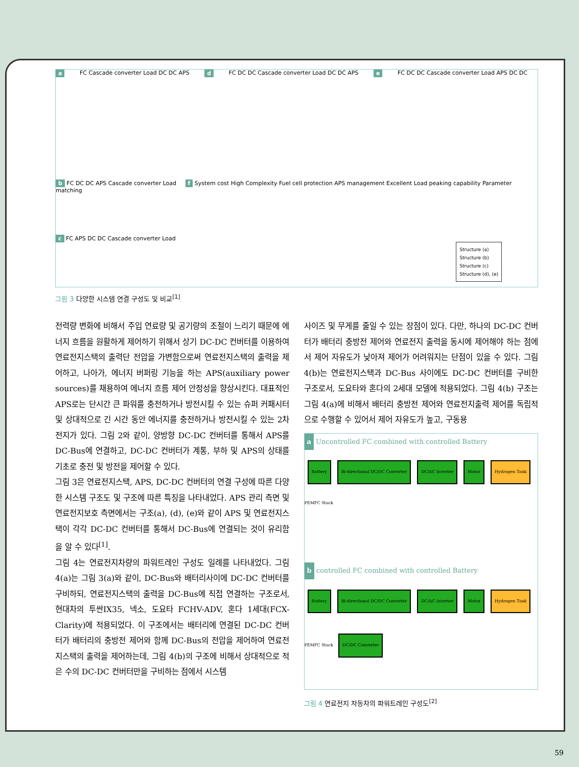a FC Cascade converter Load DC DC APS d FC DC DC Cascade converter Load DC DC APS e FC DC DC Cascade converter Load APS DC DC
b FC DC DC APS Cascade converter Load f System cost High Complexity Fuel cell protection APS management Excellent Load peaking capability Parameter matching
c FC APS DC DC Cascade converter Load
Structure (a)
Structure (b)
Structure (c)
Structure (d), (e)
그림 3 다양한 시스템 연결 구성도 및 비교<sup>[1]</sup>
전력량 변화에 비해서 주입 연료량 및 공기량의 조절이 느리기 때문에 에너지 흐름을 원활하게 제어하기 위해서 상기 DC-DC 컨버터를 이용하여 연료전지스택의 출력단 전압을 가변함으로써 연료전지스택의 출력을 제어하고, 나아가, 에너지 버퍼링 기능을 하는 APS(auxiliary power sources)를 채용하여 에너지 흐름 제어 안정성을 향상시킨다. 대표적인 APS로는 단시간 큰 파워를 충전하거나 방전시킬 수 있는 슈퍼 커패시터 및 상대적으로 긴 시간 동안 에너지를 충전하거나 방전시킬 수 있는 2차 전지가 있다. 그림 2와 같이, 양방향 DC-DC 컨버터를 통해서 APS를 DC-Bus에 연결하고, DC-DC 컨버터가 계통, 부하 및 APS의 상태를 기초로 충전 및 방전을 제어할 수 있다.
그림 3은 연료전지스택, APS, DC-DC 컨버터의 연결 구성에 따른 다양한 시스템 구조도 및 구조에 따른 특징을 나타내었다. APS 관리 측면 및 연료전지보호 측면에서는 구조(a), (d), (e)와 같이 APS 및 연료전지스택이 각각 DC-DC 컨버터를 통해서 DC-Bus에 연결되는 것이 유리함을 알 수 있다<sup>[1]</sup>.
그림 4는 연료전지차량의 파워트레인 구성도 일례를 나타내었다. 그림 4(a)는 그림 3(a)와 같이, DC-Bus와 배터리사이에 DC-DC 컨버터를 구비하되, 연료전지스택의 출력을 DC-Bus에 직접 연결하는 구조로서, 현대차의 투싼IX35, 넥소, 도요타 FCHV-ADV, 혼다 1세대(FCX-Clarity)에 적용되었다. 이 구조에서는 배터리에 연결된 DC-DC 컨버터가 배터리의 충방전 제어와 함께 DC-Bus의 전압을 제어하여 연료전지스택의 출력을 제어하는데, 그림 4(b)의 구조에 비해서 상대적으로 적은 수의 DC-DC 컨버터만을 구비하는 점에서 시스템
사이즈 및 무게를 줄일 수 있는 장점이 있다. 다만, 하나의 DC-DC 컨버터가 배터리 충방전 제어와 연료전지 출력을 동시에 제어해야 하는 점에서 제어 자유도가 낮아져 제어가 어려워지는 단점이 있을 수 있다. 그림 4(b)는 연료전지스택과 DC-Bus 사이에도 DC-DC 컨버터를 구비한 구조로서, 도요타와 혼다의 2세대 모델에 적용되었다. 그림 4(b) 구조는 그림 4(a)에 비해서 배터리 충방전 제어와 연료전지출력 제어를 독립적으로 수행할 수 있어서 제어 자유도가 높고, 구동용
a Uncontrolled FC combined with controlled Battery
Battery Bi-directional DC/DC Converter DC/AC Inverter Motor Hydrogen Tank PEMFC Stack
b controlled FC combined with controlled Battery
Battery Bi-directional DC/DC Converter DC/AC Inverter Motor Hydrogen Tank PEMFC Stack DC/DC Converter
그림 4 연료전지 자동차의 파워트레인 구성도<sup>[2]</sup>
59